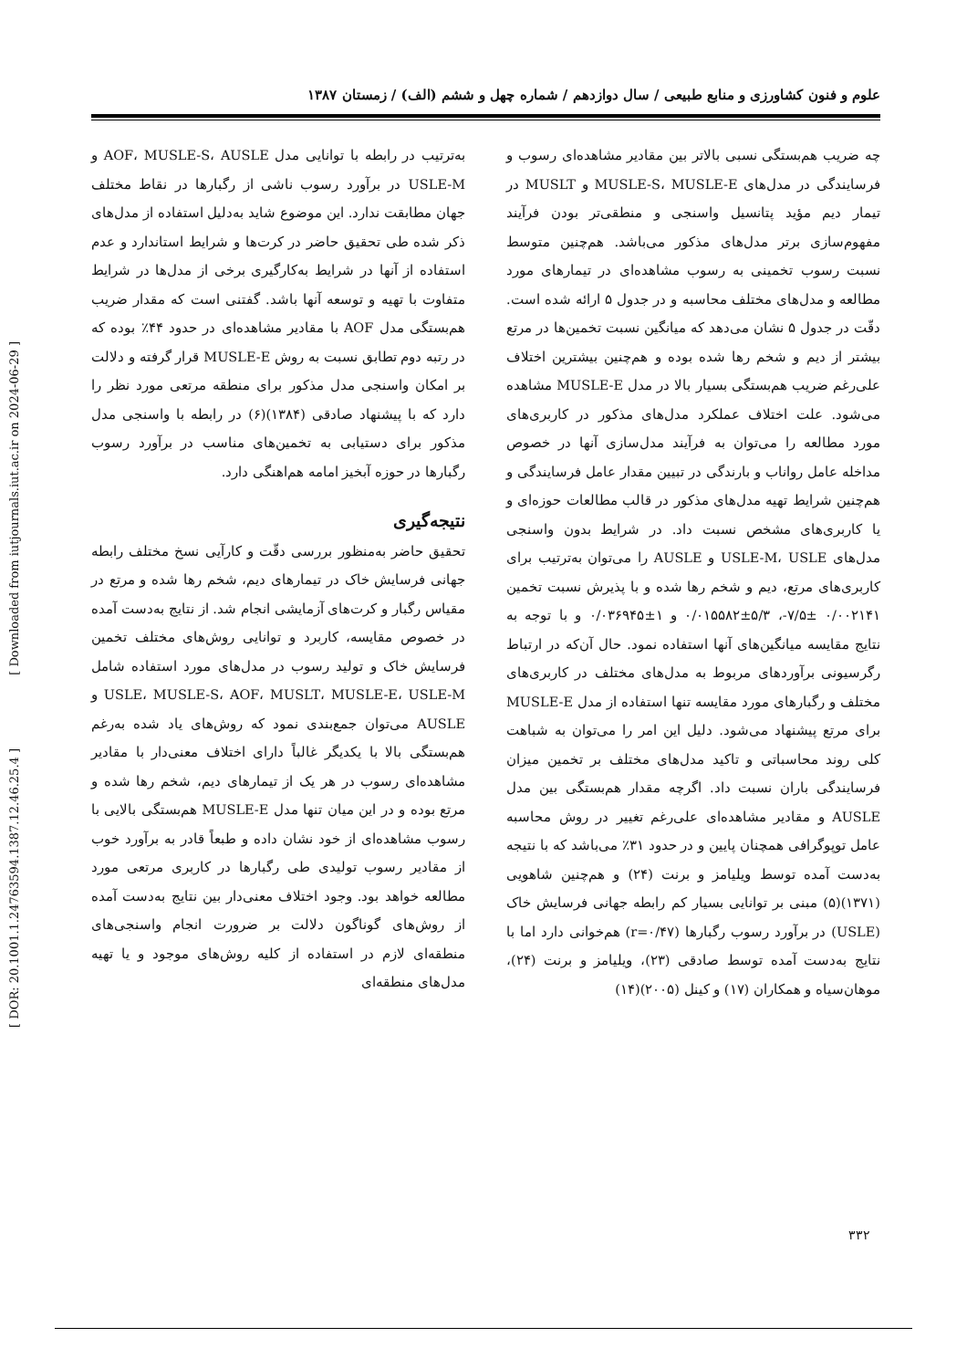[ Downloaded from iutjournals.iut.ac.ir on 2024-06-29 ]
[ DOR: 20.1001.1.24763594.1387.12.46.25.4 ]
علوم و فنون کشاورزی و منابع طبیعی / سال دوازدهم / شماره چهل و ششم (الف) / زمستان ۱۳۸۷
چه ضریب هم‌بستگی نسبی بالاتر بین مقادیر مشاهده‌ای رسوب و فرسایندگی در مدل‌های MUSLE-S، MUSLE-E و MUSLT در تیمار دیم مؤید پتانسیل واسنجی و منطقی‌تر بودن فرآیند مفهوم‌سازی برتر مدل‌های مذکور می‌باشد. هم‌چنین متوسط نسبت رسوب تخمینی به رسوب مشاهده‌ای در تیمارهای مورد مطالعه و مدل‌های مختلف محاسبه و در جدول ۵ ارائه شده است. دقّت در جدول ۵ نشان می‌دهد که میانگین نسبت تخمین‌ها در مرتع بیشتر از دیم و شخم رها شده بوده و هم‌چنین بیشترین اختلاف علی‌رغم ضریب هم‌بستگی بسیار بالا در مدل MUSLE-E مشاهده می‌شود. علت اختلاف عملکرد مدل‌های مذکور در کاربری‌های مورد مطالعه را می‌توان به فرآیند مدل‌سازی آنها در خصوص مداخله عامل رواناب و بارندگی در تبیین مقدار عامل فرسایندگی و هم‌چنین شرایط تهیه مدل‌های مذکور در قالب مطالعات حوزه‌ای و یا کاربری‌های مشخص نسبت داد. در شرایط بدون واسنجی مدل‌های USLE-M، USLE و AUSLE را می‌توان به‌ترتیب برای کاربری‌های مرتع، دیم و شخم رها شده و با پذیرش نسبت تخمین ۰/۰۰۲۱۴۱ ±۷/۵-، ۵/۳±۰/۰۱۵۵۸۲ و ۱±۰/۰۳۶۹۴۵ و با توجه به نتایج مقایسه میانگین‌های آنها استفاده نمود. حال آن‌که در ارتباط رگرسیونی برآوردهای مربوط به مدل‌های مختلف در کاربری‌های مختلف و رگبارهای مورد مقایسه تنها استفاده از مدل MUSLE-E برای مرتع پیشنهاد می‌شود. دلیل این امر را می‌توان به شباهت کلی روند محاسباتی و تاکید مدل‌های مختلف بر تخمین میزان فرسایندگی باران نسبت داد. اگرچه مقدار هم‌بستگی بین مدل AUSLE و مقادیر مشاهده‌ای علی‌رغم تغییر در روش محاسبه عامل توپوگرافی همچنان پایین و در حدود ۳۱٪ می‌باشد که با نتیجه به‌دست آمده توسط ویلیامز و برنت (۲۴) و هم‌چنین شاهویی (۱۳۷۱)(۵) مبنی بر توانایی بسیار کم رابطه جهانی فرسایش خاک (USLE) در برآورد رسوب رگبارها (r=۰/۴۷) هم‌خوانی دارد اما با نتایج به‌دست آمده توسط صادقی (۲۳)، ویلیامز و برنت (۲۴)، موهان‌سیاه و همکاران (۱۷) و کینل (۲۰۰۵)(۱۴)
به‌ترتیب در رابطه با توانایی مدل AOF، MUSLE-S، AUSLE و USLE-M در برآورد رسوب ناشی از رگبارها در نقاط مختلف جهان مطابقت ندارد. این موضوع شاید به‌دلیل استفاده از مدل‌های ذکر شده طی تحقیق حاضر در کرت‌ها و شرایط استاندارد و عدم استفاده از آنها در شرایط به‌کارگیری برخی از مدل‌ها در شرایط متفاوت با تهیه و توسعه آنها باشد. گفتنی است که مقدار ضریب هم‌بستگی مدل AOF با مقادیر مشاهده‌ای در حدود ۴۴٪ بوده که در رتبه دوم تطابق نسبت به روش MUSLE-E قرار گرفته و دلالت بر امکان واسنجی مدل مذکور برای منطقه مرتعی مورد نظر را دارد که با پیشنهاد صادقی (۱۳۸۴)(۶) در رابطه با واسنجی مدل مذکور برای دستیابی به تخمین‌های مناسب در برآورد رسوب رگبارها در حوزه آبخیز امامه هم‌اهنگی دارد.
نتیجه‌گیری
تحقیق حاضر به‌منظور بررسی دقّت و کارآیی نسخ مختلف رابطه جهانی فرسایش خاک در تیمارهای دیم، شخم رها شده و مرتع در مقیاس رگبار و کرت‌های آزمایشی انجام شد. از نتایج به‌دست آمده در خصوص مقایسه، کاربرد و توانایی روش‌های مختلف تخمین فرسایش خاک و تولید رسوب در مدل‌های مورد استفاده شامل USLE، MUSLE-S، AOF، MUSLT، MUSLE-E، USLE-M و AUSLE می‌توان جمع‌بندی نمود که روش‌های یاد شده به‌رغم هم‌بستگی بالا با یکدیگر غالباً دارای اختلاف معنی‌دار با مقادیر مشاهده‌ای رسوب در هر یک از تیمارهای دیم، شخم رها شده و مرتع بوده و در این میان تنها مدل MUSLE-E هم‌بستگی بالایی با رسوب مشاهده‌ای از خود نشان داده و طبعاً قادر به برآورد خوب از مقادیر رسوب تولیدی طی رگبارها در کاربری مرتعی مورد مطالعه خواهد بود. وجود اختلاف معنی‌دار بین نتایج به‌دست آمده از روش‌های گوناگون دلالت بر ضرورت انجام واسنجی‌های منطقه‌ای لازم در استفاده از کلیه روش‌های موجود و یا تهیه مدل‌های منطقه‌ای
۳۳۲